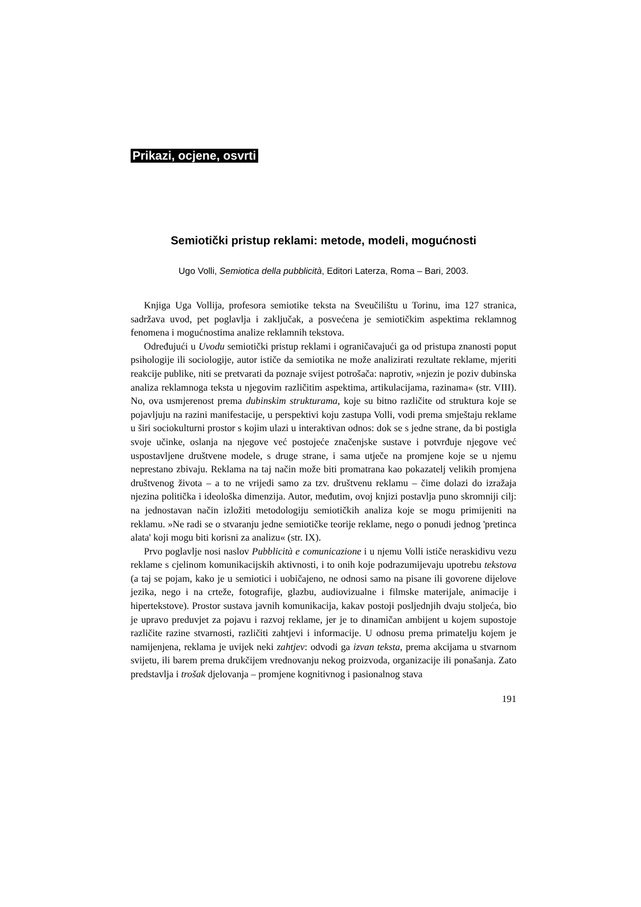Prikazi, ocjene, osvrti
Semiotički pristup reklami: metode, modeli, mogućnosti
Ugo Volli, Semiotica della pubblicità, Editori Laterza, Roma – Bari, 2003.
Knjiga Uga Vollija, profesora semiotike teksta na Sveučilištu u Torinu, ima 127 stranica, sadržava uvod, pet poglavlja i zaključak, a posvećena je semiotičkim aspektima reklamnog fenomena i mogućnostima analize reklamnih tekstova.
Određujući u Uvodu semiotički pristup reklami i ograničavajući ga od pristupa znanosti poput psihologije ili sociologije, autor ističe da semiotika ne može analizirati rezultate reklame, mjeriti reakcije publike, niti se pretvarati da poznaje svijest potrošača: naprotiv, »njezin je poziv dubinska analiza reklamnoga teksta u njegovim različitim aspektima, artikulacijama, razinama« (str. VIII). No, ova usmjerenost prema dubinskim strukturama, koje su bitno različite od struktura koje se pojavljuju na razini manifestacije, u perspektivi koju zastupa Volli, vodi prema smještaju reklame u širi sociokulturni prostor s kojim ulazi u interaktivan odnos: dok se s jedne strane, da bi postigla svoje učinke, oslanja na njegove već postojeće značenjske sustave i potvrđuje njegove već uspostavljene društvene modele, s druge strane, i sama utječe na promjene koje se u njemu neprestano zbivaju. Reklama na taj način može biti promatrana kao pokazatelj velikih promjena društvenog života – a to ne vrijedi samo za tzv. društvenu reklamu – čime dolazi do izražaja njezina politička i ideološka dimenzija. Autor, međutim, ovoj knjizi postavlja puno skromniji cilj: na jednostavan način izložiti metodologiju semiotičkih analiza koje se mogu primijeniti na reklamu. »Ne radi se o stvaranju jedne semiotičke teorije reklame, nego o ponudi jednog 'pretinca alata' koji mogu biti korisni za analizu« (str. IX).
Prvo poglavlje nosi naslov Pubblicità e comunicazione i u njemu Volli ističe neraskidivu vezu reklame s cjelinom komunikacijskih aktivnosti, i to onih koje podrazumijevaju upotrebu tekstova (a taj se pojam, kako je u semiotici i uobičajeno, ne odnosi samo na pisane ili govorene dijelove jezika, nego i na crteže, fotografije, glazbu, audiovizualne i filmske materijale, animacije i hipertekstove). Prostor sustava javnih komunikacija, kakav postoji posljednjih dvaju stoljeća, bio je upravo preduvjet za pojavu i razvoj reklame, jer je to dinamičan ambijent u kojem supostoje različite razine stvarnosti, različiti zahtjevi i informacije. U odnosu prema primatelju kojem je namijenjena, reklama je uvijek neki zahtjev: odvodi ga izvan teksta, prema akcijama u stvarnom svijetu, ili barem prema drukčijem vrednovanju nekog proizvoda, organizacije ili ponašanja. Zato predstavlja i trošak djelovanja – promjene kognitivnog i pasionalnog stava
191